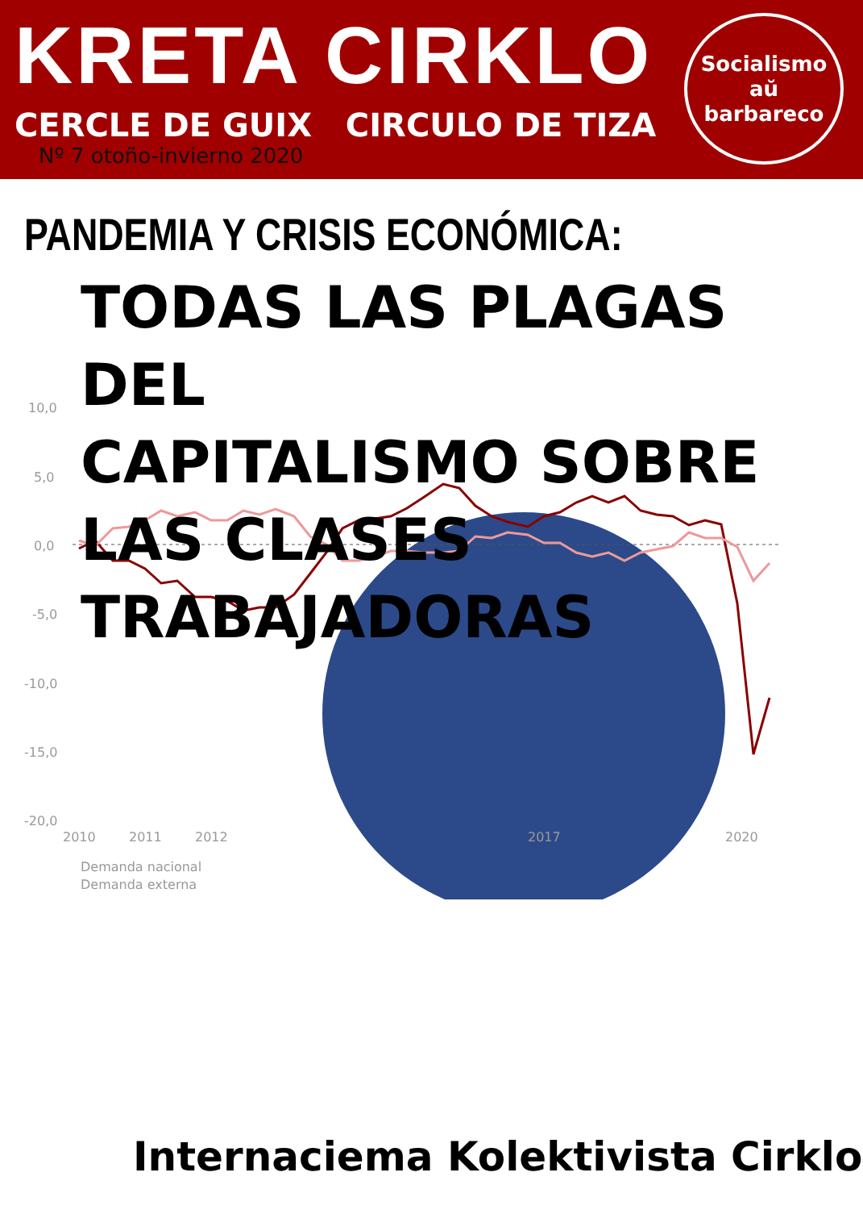KRETA CIRKLO
CERCLE DE GUIX CIRCULO DE TIZA
Nº 7 otoño-invierno 2020
Socialismo
aŭ
barbareco
PANDEMIA Y CRISIS ECONÓMICA:
TODAS LAS PLAGAS DEL
CAPITALISMO SOBRE
LAS CLASES TRABAJADORAS
10,0
5,0
0,0
-5,0
-10,0
-15,0
-20,0
2010
2011
2012
2017
2020
Demanda nacional
Demanda externa
Internaciema Kolektivista Cirklo